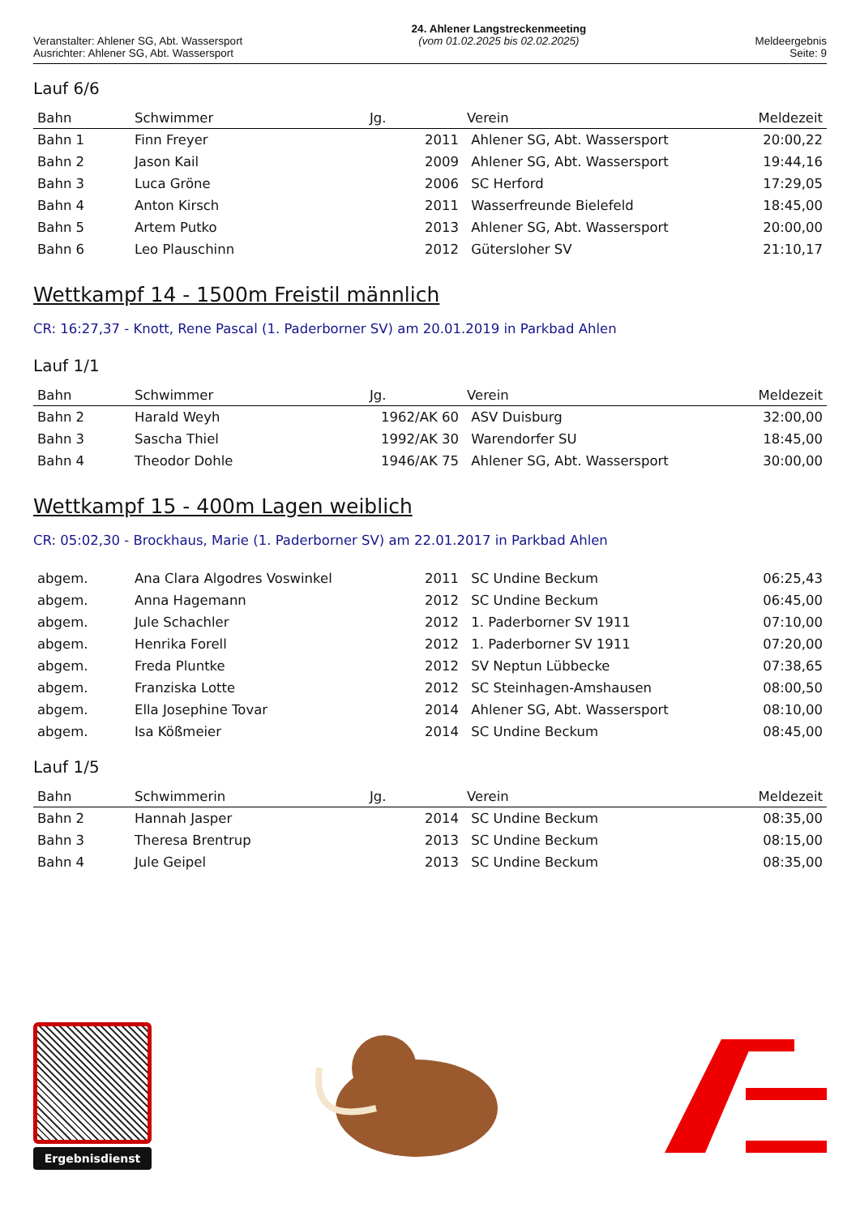Veranstalter: Ahlener SG, Abt. Wassersport
Ausrichter: Ahlener SG, Abt. Wassersport
24. Ahlener Langstreckenmeeting
(vom 01.02.2025 bis 02.02.2025)
Meldeergebnis
Seite: 9
Lauf 6/6
| Bahn | Schwimmer | Jg. | Verein | Meldezeit |
| --- | --- | --- | --- | --- |
| Bahn 1 | Finn Freyer | 2011 | Ahlener SG, Abt. Wassersport | 20:00,22 |
| Bahn 2 | Jason Kail | 2009 | Ahlener SG, Abt. Wassersport | 19:44,16 |
| Bahn 3 | Luca Gröne | 2006 | SC Herford | 17:29,05 |
| Bahn 4 | Anton Kirsch | 2011 | Wasserfreunde Bielefeld | 18:45,00 |
| Bahn 5 | Artem Putko | 2013 | Ahlener SG, Abt. Wassersport | 20:00,00 |
| Bahn 6 | Leo Plauschinn | 2012 | Gütersloher SV | 21:10,17 |
Wettkampf 14 - 1500m Freistil männlich
CR: 16:27,37 - Knott, Rene Pascal (1. Paderborner SV) am 20.01.2019 in Parkbad Ahlen
Lauf 1/1
| Bahn | Schwimmer | Jg. | Verein | Meldezeit |
| --- | --- | --- | --- | --- |
| Bahn 2 | Harald Weyh | 1962/AK 60 | ASV Duisburg | 32:00,00 |
| Bahn 3 | Sascha Thiel | 1992/AK 30 | Warendorfer SU | 18:45,00 |
| Bahn 4 | Theodor Dohle | 1946/AK 75 | Ahlener SG, Abt. Wassersport | 30:00,00 |
Wettkampf 15 - 400m Lagen weiblich
CR: 05:02,30 - Brockhaus, Marie (1. Paderborner SV) am 22.01.2017 in Parkbad Ahlen
| abgem. | Ana Clara Algodres Voswinkel | 2011 | SC Undine Beckum | 06:25,43 |
| abgem. | Anna Hagemann | 2012 | SC Undine Beckum | 06:45,00 |
| abgem. | Jule Schachler | 2012 | 1. Paderborner SV 1911 | 07:10,00 |
| abgem. | Henrika Forell | 2012 | 1. Paderborner SV 1911 | 07:20,00 |
| abgem. | Freda Pluntke | 2012 | SV Neptun Lübbecke | 07:38,65 |
| abgem. | Franziska Lotte | 2012 | SC Steinhagen-Amshausen | 08:00,50 |
| abgem. | Ella Josephine Tovar | 2014 | Ahlener SG, Abt. Wassersport | 08:10,00 |
| abgem. | Isa Kößmeier | 2014 | SC Undine Beckum | 08:45,00 |
Lauf 1/5
| Bahn | Schwimmerin | Jg. | Verein | Meldezeit |
| --- | --- | --- | --- | --- |
| Bahn 2 | Hannah Jasper | 2014 | SC Undine Beckum | 08:35,00 |
| Bahn 3 | Theresa Brentrup | 2013 | SC Undine Beckum | 08:15,00 |
| Bahn 4 | Jule Geipel | 2013 | SC Undine Beckum | 08:35,00 |
Ergebnisdienst